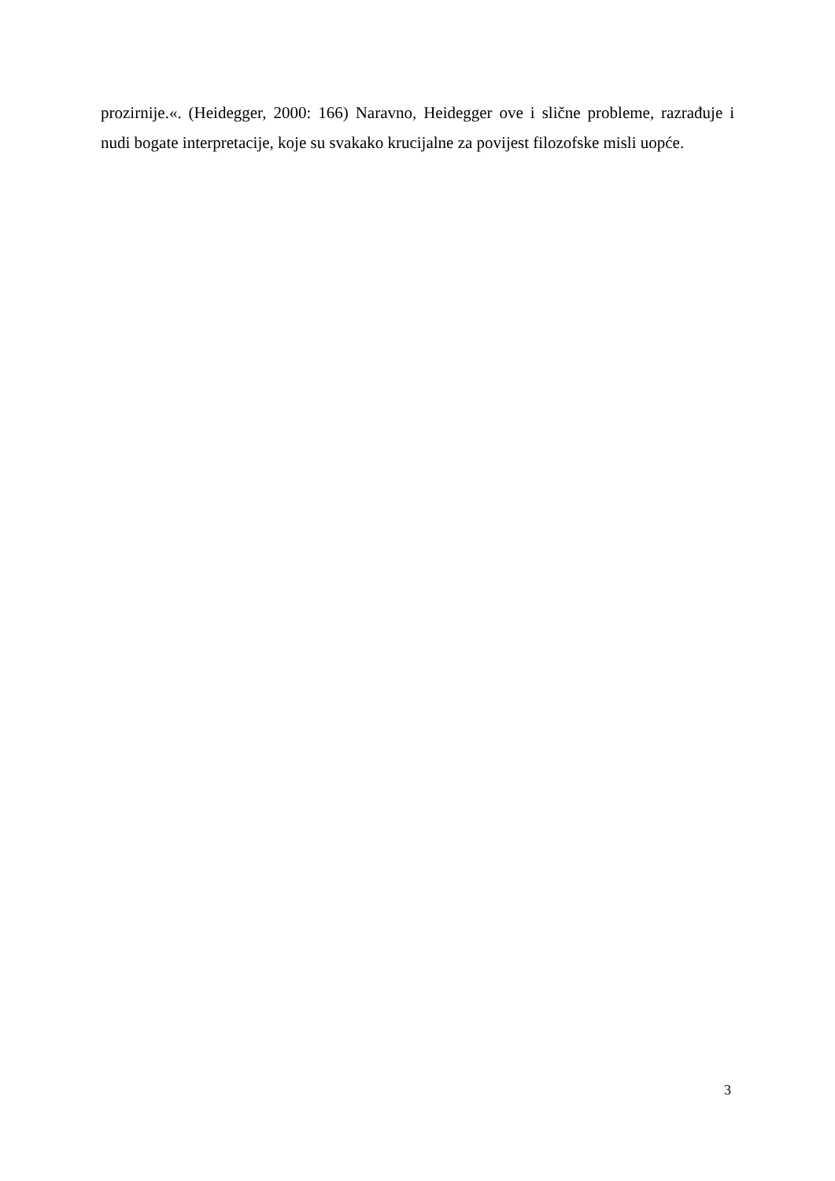prozirnije.«. (Heidegger, 2000: 166) Naravno, Heidegger ove i slične probleme, razrađuje i nudi bogate interpretacije, koje su svakako krucijalne za povijest filozofske misli uopće.
3